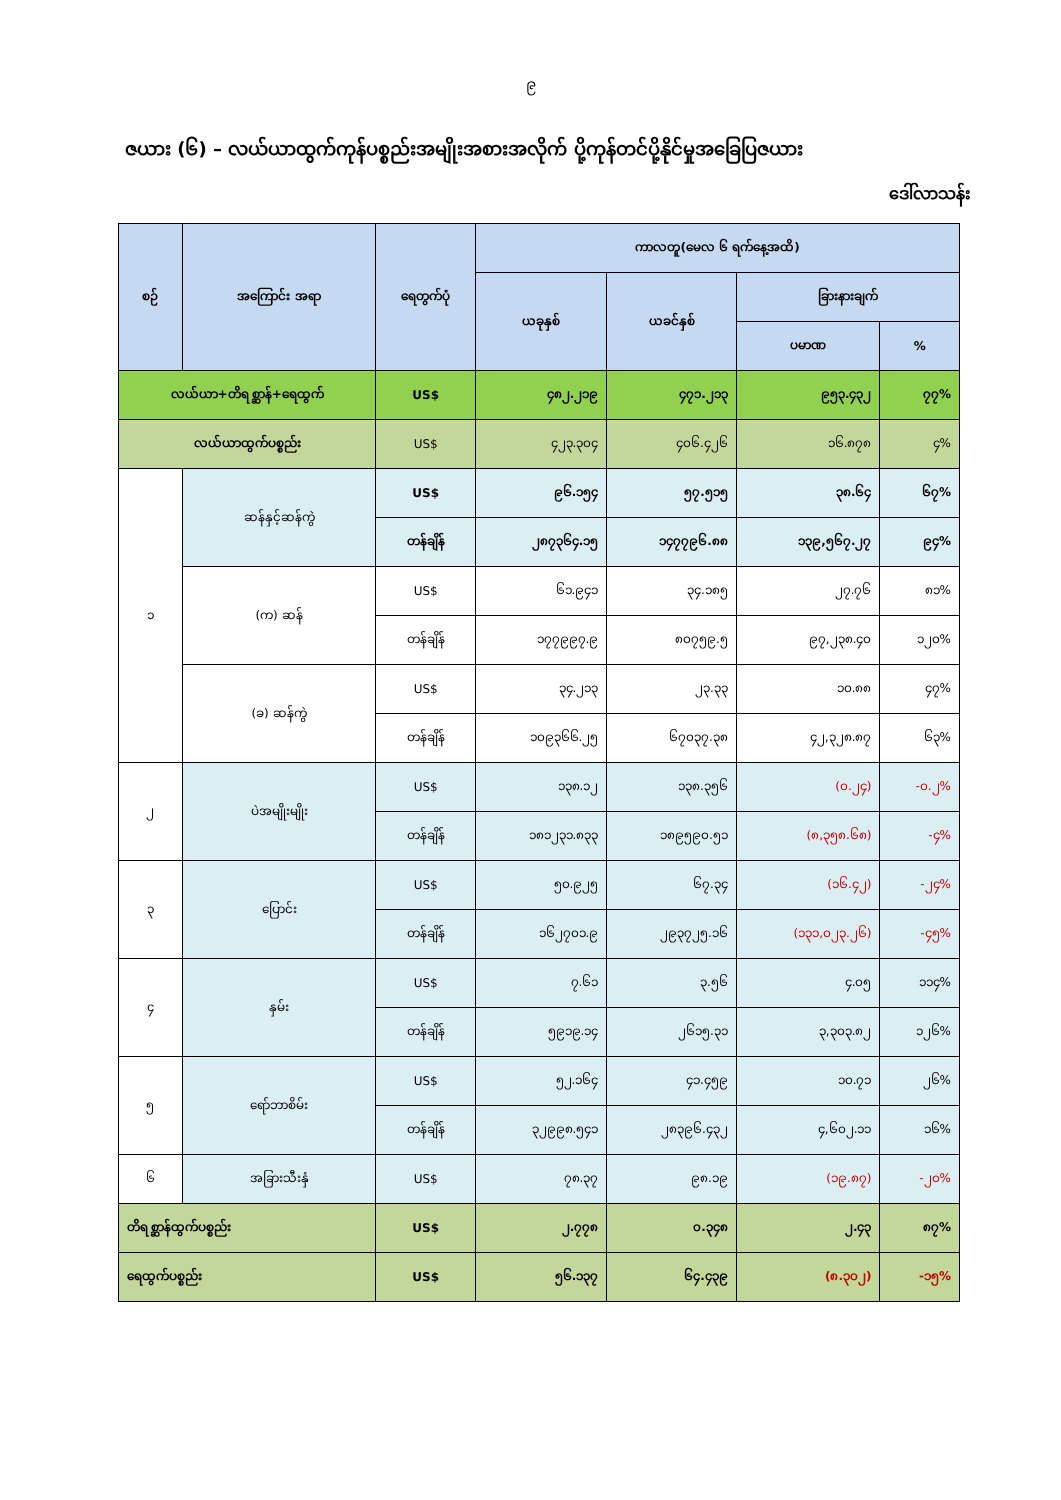၉
ဇယား (၆) – လယ်ယာထွက်ကုန်ပစ္စည်းအမျိုးအစားအလိုက် ပို့ကုန်တင်ပို့နိုင်မှုအခြေပြဇယား
ဒေါ်လာသန်း
| စဉ် | အကြောင်း အရာ | ရေတွက်ပုံ | ကာလတူ(မေလ ၆ ရက်နေ့အထိ) | | | |
| --- | --- | --- | --- | --- | --- | --- |
| | | | ယခုနှစ် | ယခင်နှစ် | ခြားနားချက် | |
| | | | | | ပမာဏ | % |
| လယ်ယာ+တိရစ္ဆာန်+ရေထွက် | | US$ | ၄၈၂.၂၁၉ | ၄၇၁.၂၁၃ | ၉၅၃.၄၃၂ | ၇၇% |
| လယ်ယာထွက်ပစ္စည်း | | US$ | ၄၂၃.၃၀၄ | ၄၀၆.၄၂၆ | ၁၆.၈၇၈ | ၄% |
| ၁ | ဆန်နှင့်ဆန်ကွဲ | US$ | ၉၆.၁၅၄ | ၅၇.၅၁၅ | ၃၈.၆၄ | ၆၇% |
| | | တန်ချိန် | ၂၈၇၃၆၄.၁၅ | ၁၄၇၇၉၆.၈၈ | ၁၃၉,၅၆၇.၂၇ | ၉၄% |
| | (က) ဆန် | US$ | ၆၁.၉၄၁ | ၃၄.၁၈၅ | ၂၇.၇၆ | ၈၁% |
| | | တန်ချိန် | ၁၇၇၉၉၇.၉ | ၈၀၇၅၉.၅ | ၉၇,၂၃၈.၄၀ | ၁၂၀% |
| | (ခ) ဆန်ကွဲ | US$ | ၃၄.၂၁၃ | ၂၃.၃၃ | ၁၀.၈၈ | ၄၇% |
| | | တန်ချိန် | ၁၀၉၃၆၆.၂၅ | ၆၇၀၃၇.၃၈ | ၄၂,၃၂၈.၈၇ | ၆၃% |
| ၂ | ပဲအမျိုးမျိုး | US$ | ၁၃၈.၁၂ | ၁၃၈.၃၅၆ | (၀.၂၄) | -၀.၂% |
| | | တန်ချိန် | ၁၈၁၂၃၁.၈၃၃ | ၁၈၉၅၉၀.၅၁ | (၈,၃၅၈.၆၈) | -၄% |
| ၃ | ပြောင်း | US$ | ၅၀.၉၂၅ | ၆၇.၃၄ | (၁၆.၄၂) | -၂၄% |
| | | တန်ချိန် | ၁၆၂၇၀၁.၉ | ၂၉၃၇၂၅.၁၆ | (၁၃၁,၀၂၃.၂၆) | -၄၅% |
| ၄ | နှမ်း | US$ | ၇.၆၁ | ၃.၅၆ | ၄.၀၅ | ၁၁၄% |
| | | တန်ချိန် | ၅၉၁၉.၁၄ | ၂၆၁၅.၃၁ | ၃,၃၀၃.၈၂ | ၁၂၆% |
| ၅ | ရော်ဘာစိမ်း | US$ | ၅၂.၁၆၄ | ၄၁.၄၅၉ | ၁၀.၇၁ | ၂၆% |
| | | တန်ချိန် | ၃၂၉၉၈.၅၄၁ | ၂၈၃၉၆.၄၃၂ | ၄,၆၀၂.၁၁ | ၁၆% |
| ၆ | အခြားသီးနှံ | US$ | ၇၈.၃၇ | ၉၈.၁၉ | (၁၉.၈၇) | -၂၀% |
| တိရစ္ဆာန်ထွက်ပစ္စည်း | | US$ | ၂.၇၇၈ | ၀.၃၄၈ | ၂.၄၃ | ၈၇% |
| ရေထွက်ပစ္စည်း | | US$ | ၅၆.၁၃၇ | ၆၄.၄၃၉ | (၈.၃၀၂) | -၁၅% |